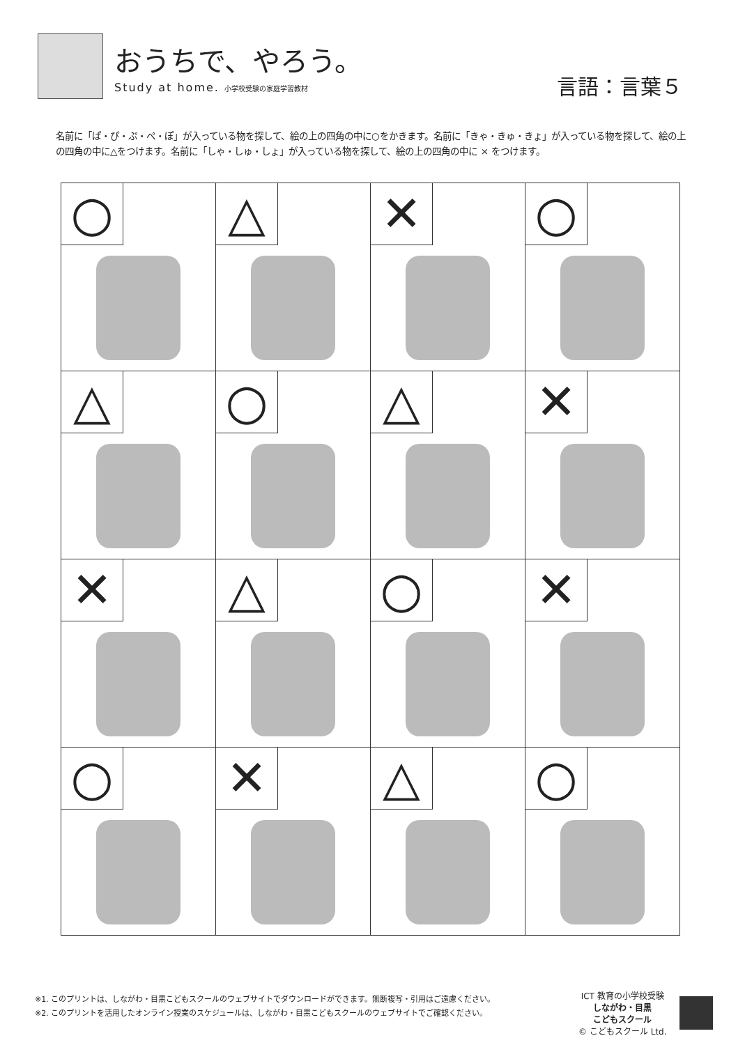おうちで、やろう。
Study at home. 小学校受験の家庭学習教材
言語：言葉５
名前に「ぱ・ぴ・ぷ・ぺ・ぽ」が入っている物を探して、絵の上の四角の中に○をかきます。名前に「きゃ・きゅ・きょ」が入っている物を探して、絵の上の四角の中に△をつけます。名前に「しゃ・しゅ・しょ」が入っている物を探して、絵の上の四角の中に × をつけます。
| ○ | △ | ✕ | ○ |
| △ | ○ | △ | ✕ |
| ✕ | △ | ○ | ✕ |
| ○ | ✕ | △ | ○ |
※1. このプリントは、しながわ・目黒こどもスクールのウェブサイトでダウンロードができます。無断複写・引用はご遠慮ください。
※2. このプリントを活用したオンライン授業のスケジュールは、しながわ・目黒こどもスクールのウェブサイトでご確認ください。
ICT 教育の小学校受験
しながわ・目黒
こどもスクール
© こどもスクール Ltd.